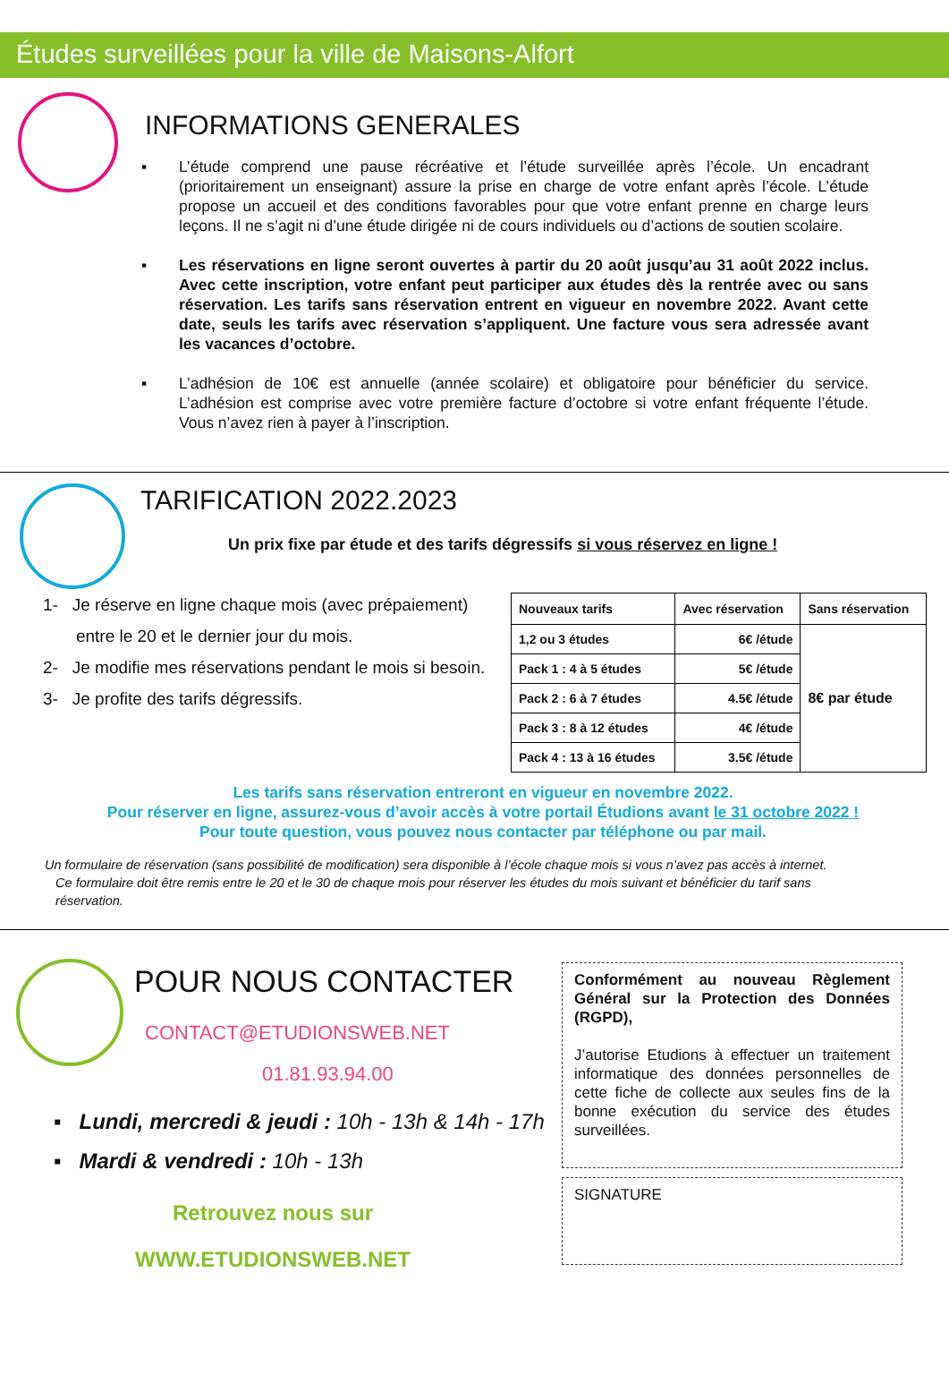Études surveillées pour la ville de Maisons-Alfort
INFORMATIONS GENERALES
▪ L’étude comprend une pause récréative et l’étude surveillée après l’école. Un encadrant (prioritairement un enseignant) assure la prise en charge de votre enfant après l’école. L’étude propose un accueil et des conditions favorables pour que votre enfant prenne en charge leurs leçons. Il ne s’agit ni d’une étude dirigée ni de cours individuels ou d’actions de soutien scolaire.
▪ Les réservations en ligne seront ouvertes à partir du 20 août jusqu’au 31 août 2022 inclus. Avec cette inscription, votre enfant peut participer aux études dès la rentrée avec ou sans réservation. Les tarifs sans réservation entrent en vigueur en novembre 2022. Avant cette date, seuls les tarifs avec réservation s’appliquent. Une facture vous sera adressée avant les vacances d’octobre.
▪ L’adhésion de 10€ est annuelle (année scolaire) et obligatoire pour bénéficier du service. L’adhésion est comprise avec votre première facture d’octobre si votre enfant fréquente l’étude. Vous n’avez rien à payer à l’inscription.
TARIFICATION 2022.2023
Un prix fixe par étude et des tarifs dégressifs si vous réservez en ligne !
1- Je réserve en ligne chaque mois (avec prépaiement)
entre le 20 et le dernier jour du mois.
2- Je modifie mes réservations pendant le mois si besoin.
3- Je profite des tarifs dégressifs.
| Nouveaux tarifs | Avec réservation | Sans réservation |
| 1,2 ou 3 études | 6€ /étude | 8€ par étude |
| Pack 1 : 4 à 5 études | 5€ /étude | |
| Pack 2 : 6 à 7 études | 4.5€ /étude | |
| Pack 3 : 8 à 12 études | 4€ /étude | |
| Pack 4 : 13 à 16 études | 3.5€ /étude | |
Les tarifs sans réservation entreront en vigueur en novembre 2022.
Pour réserver en ligne, assurez-vous d’avoir accès à votre portail Étudions avant le 31 octobre 2022 !
Pour toute question, vous pouvez nous contacter par téléphone ou par mail.
Un formulaire de réservation (sans possibilité de modification) sera disponible à l’école chaque mois si vous n’avez pas accès à internet.
Ce formulaire doit être remis entre le 20 et le 30 de chaque mois pour réserver les études du mois suivant et bénéficier du tarif sans
réservation.
POUR NOUS CONTACTER
CONTACT@ETUDIONSWEB.NET
01.81.93.94.00
▪ Lundi, mercredi & jeudi : 10h - 13h & 14h - 17h
▪ Mardi & vendredi : 10h - 13h
Retrouvez nous sur
WWW.ETUDIONSWEB.NET
Conformément au nouveau Règlement Général sur la Protection des Données (RGPD),
J’autorise Etudions à effectuer un traitement informatique des données personnelles de cette fiche de collecte aux seules fins de la bonne exécution du service des études surveillées.
SIGNATURE